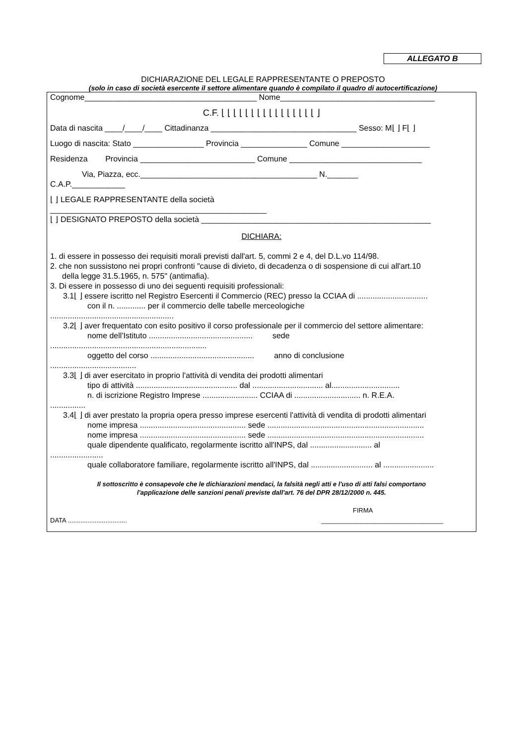ALLEGATO B
DICHIARAZIONE DEL LEGALE RAPPRESENTANTE O PREPOSTO
(solo in caso di società esercente il settore alimentare quando è compilato il quadro di autocertificazione)
Cognome_______________________________________ Nome___________________________________
C.F. ⌊ ⌊ ⌊ ⌊ ⌊ ⌊ ⌊ ⌊ ⌊ ⌊ ⌊ ⌊ ⌊ ⌊ ⌊ ⌊ ⌋
Data di nascita ____/____/____ Cittadinanza _________________________________ Sesso: M⌊ ⌋ F⌊ ⌋
Luogo di nascita: Stato ________________ Provincia _______________ Comune ____________________
Residenza Provincia __________________________ Comune ______________________________
Via, Piazza, ecc.________________________________________ N._______
C.A.P.____________
⌊ ⌋ LEGALE RAPPRESENTANTE della società
_________________________________________________
⌊ ⌋ DESIGNATO PREPOSTO della società ____________________________________________________
DICHIARA:
1. di essere in possesso dei requisiti morali previsti dall'art. 5, commi 2 e 4, del D.L.vo 114/98.
2. che non sussistono nei propri confronti "cause di divieto, di decadenza o di sospensione di cui all'art.10
della legge 31.5.1965, n. 575" (antimafia).
3. Di essere in possesso di uno dei seguenti requisiti professionali:
3.1⌊ ⌋ essere iscritto nel Registro Esercenti il Commercio (REC) presso la CCIAA di ................................
con il n. ............. per il commercio delle tabelle merceologiche
........................................................
3.2⌊ ⌋ aver frequentato con esito positivo il corso professionale per il commercio del settore alimentare:
nome dell'Istituto ............................................... sede
.......................................................................
oggetto del corso ............................................... anno di conclusione
.......................................
3.3⌊ ⌋ di aver esercitato in proprio l'attività di vendita dei prodotti alimentari
tipo di attività .............................................. dal ................................ al...............................
n. di iscrizione Registro Imprese ......................... CCIAA di .............................. n. R.E.A.
................
3.4⌊ ⌋ di aver prestato la propria opera presso imprese esercenti l'attività di vendita di prodotti alimentari
nome impresa ................................................ sede .......................................................................
nome impresa ................................................ sede .......................................................................
quale dipendente qualificato, regolarmente iscritto all'INPS, dal ............................ al
........................
quale collaboratore familiare, regolarmente iscritto all'INPS, dal ............................ al .......................
Il sottoscritto è consapevole che le dichiarazioni mendaci, la falsità negli atti e l'uso di atti falsi comportano
l'applicazione delle sanzioni penali previste dall'art. 76 del DPR 28/12/2000 n. 445.
FIRMA
DATA ................................. __________________________________